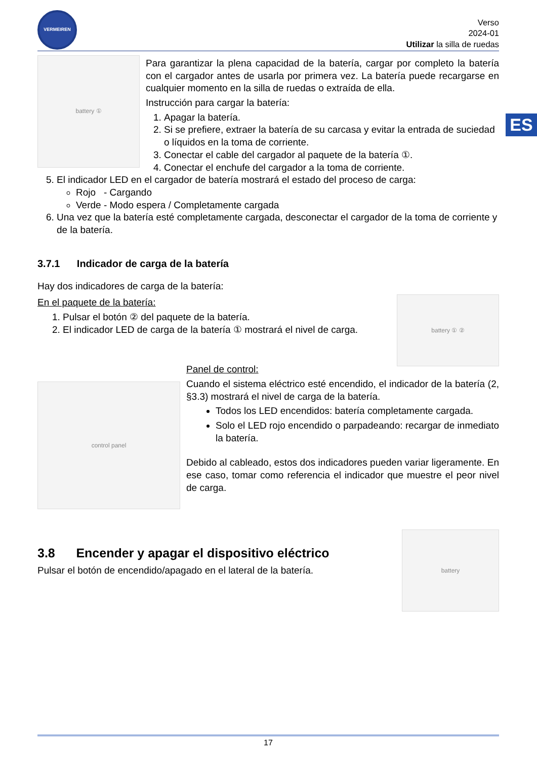ES
VERMEIREN
Verso
2024-01
Utilizar la silla de ruedas
battery ①
Para garantizar la plena capacidad de la batería, cargar por completo la batería con el cargador antes de usarla por primera vez. La batería puede recargarse en cualquier momento en la silla de ruedas o extraída de ella.
Instrucción para cargar la batería:
1. Apagar la batería.
2. Si se prefiere, extraer la batería de su carcasa y evitar la entrada de suciedad o líquidos en la toma de corriente.
3. Conectar el cable del cargador al paquete de la batería ①.
4. Conectar el enchufe del cargador a la toma de corriente.
5. El indicador LED en el cargador de batería mostrará el estado del proceso de carga:
Rojo - Cargando
Verde - Modo espera / Completamente cargada
6. Una vez que la batería esté completamente cargada, desconectar el cargador de la toma de corriente y de la batería.
3.7.1 Indicador de carga de la batería
Hay dos indicadores de carga de la batería:
En el paquete de la batería:
1. Pulsar el botón ② del paquete de la batería.
2. El indicador LED de carga de la batería ① mostrará el nivel de carga.
battery ① ②
control panel
Panel de control:
Cuando el sistema eléctrico esté encendido, el indicador de la batería (2, §3.3) mostrará el nivel de carga de la batería.
Todos los LED encendidos: batería completamente cargada.
Solo el LED rojo encendido o parpadeando: recargar de inmediato la batería.
Debido al cableado, estos dos indicadores pueden variar ligeramente. En ese caso, tomar como referencia el indicador que muestre el peor nivel de carga.
3.8 Encender y apagar el dispositivo eléctrico
Pulsar el botón de encendido/apagado en el lateral de la batería.
battery
17